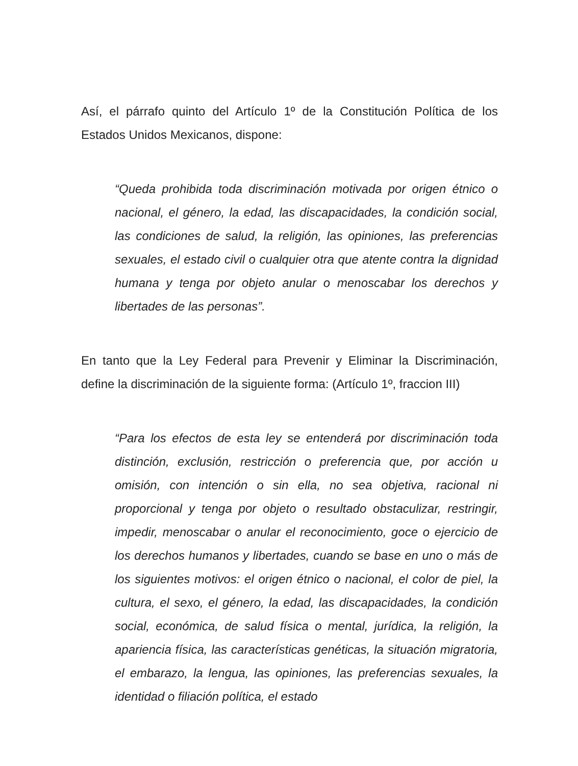Así, el párrafo quinto del Artículo 1º de la Constitución Política de los Estados Unidos Mexicanos, dispone:
“Queda prohibida toda discriminación motivada por origen étnico o nacional, el género, la edad, las discapacidades, la condición social, las condiciones de salud, la religión, las opiniones, las preferencias sexuales, el estado civil o cualquier otra que atente contra la dignidad humana y tenga por objeto anular o menoscabar los derechos y libertades de las personas”.
En tanto que la Ley Federal para Prevenir y Eliminar la Discriminación, define la discriminación de la siguiente forma: (Artículo 1º, fraccion III)
“Para los efectos de esta ley se entenderá por discriminación toda distinción, exclusión, restricción o preferencia que, por acción u omisión, con intención o sin ella, no sea objetiva, racional ni proporcional y tenga por objeto o resultado obstaculizar, restringir, impedir, menoscabar o anular el reconocimiento, goce o ejercicio de los derechos humanos y libertades, cuando se base en uno o más de los siguientes motivos: el origen étnico o nacional, el color de piel, la cultura, el sexo, el género, la edad, las discapacidades, la condición social, económica, de salud física o mental, jurídica, la religión, la apariencia física, las características genéticas, la situación migratoria, el embarazo, la lengua, las opiniones, las preferencias sexuales, la identidad o filiación política, el estado